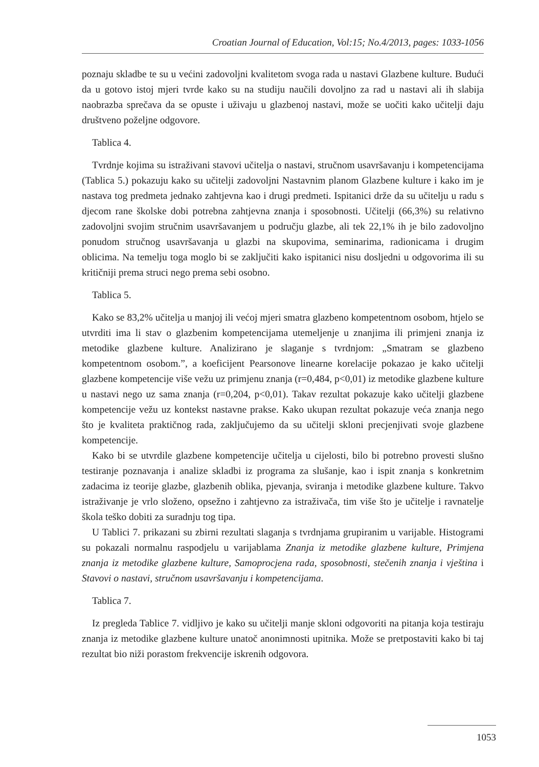Croatian Journal of Education, Vol:15; No.4/2013, pages: 1033-1056
poznaju skladbe te su u većini zadovoljni kvalitetom svoga rada u nastavi Glazbene kulture. Budući da u gotovo istoj mjeri tvrde kako su na studiju naučili dovoljno za rad u nastavi ali ih slabija naobrazba sprečava da se opuste i uživaju u glazbenoj nastavi, može se uočiti kako učitelji daju društveno poželjne odgovore.
Tablica 4.
Tvrdnje kojima su istraživani stavovi učitelja o nastavi, stručnom usavršavanju i kompetencijama (Tablica 5.) pokazuju kako su učitelji zadovoljni Nastavnim planom Glazbene kulture i kako im je nastava tog predmeta jednako zahtjevna kao i drugi predmeti. Ispitanici drže da su učitelju u radu s djecom rane školske dobi potrebna zahtjevna znanja i sposobnosti. Učitelji (66,3%) su relativno zadovoljni svojim stručnim usavršavanjem u području glazbe, ali tek 22,1% ih je bilo zadovoljno ponudom stručnog usavršavanja u glazbi na skupovima, seminarima, radionicama i drugim oblicima. Na temelju toga moglo bi se zaključiti kako ispitanici nisu dosljedni u odgovorima ili su kritičniji prema struci nego prema sebi osobno.
Tablica 5.
Kako se 83,2% učitelja u manjoj ili većoj mjeri smatra glazbeno kompetentnom osobom, htjelo se utvrditi ima li stav o glazbenim kompetencijama utemeljenje u znanjima ili primjeni znanja iz metodike glazbene kulture. Analizirano je slaganje s tvrdnjom: „Smatram se glazbeno kompetentnom osobom.”, a koeficijent Pearsonove linearne korelacije pokazao je kako učitelji glazbene kompetencije više vežu uz primjenu znanja (r=0,484, p<0,01) iz metodike glazbene kulture u nastavi nego uz sama znanja (r=0,204, p<0,01). Takav rezultat pokazuje kako učitelji glazbene kompetencije vežu uz kontekst nastavne prakse. Kako ukupan rezultat pokazuje veća znanja nego što je kvaliteta praktičnog rada, zaključujemo da su učitelji skloni precjenjivati svoje glazbene kompetencije.
Kako bi se utvrdile glazbene kompetencije učitelja u cijelosti, bilo bi potrebno provesti slušno testiranje poznavanja i analize skladbi iz programa za slušanje, kao i ispit znanja s konkretnim zadacima iz teorije glazbe, glazbenih oblika, pjevanja, sviranja i metodike glazbene kulture. Takvo istraživanje je vrlo složeno, opsežno i zahtjevno za istraživača, tim više što je učitelje i ravnatelje škola teško dobiti za suradnju tog tipa.
U Tablici 7. prikazani su zbirni rezultati slaganja s tvrdnjama grupiranim u varijable. Histogrami su pokazali normalnu raspodjelu u varijablama Znanja iz metodike glazbene kulture, Primjena znanja iz metodike glazbene kulture, Samoprocjena rada, sposobnosti, stečenih znanja i vještina i Stavovi o nastavi, stručnom usavršavanju i kompetencijama.
Tablica 7.
Iz pregleda Tablice 7. vidljivo je kako su učitelji manje skloni odgovoriti na pitanja koja testiraju znanja iz metodike glazbene kulture unatoč anonimnosti upitnika. Može se pretpostaviti kako bi taj rezultat bio niži porastom frekvencije iskrenih odgovora.
1053